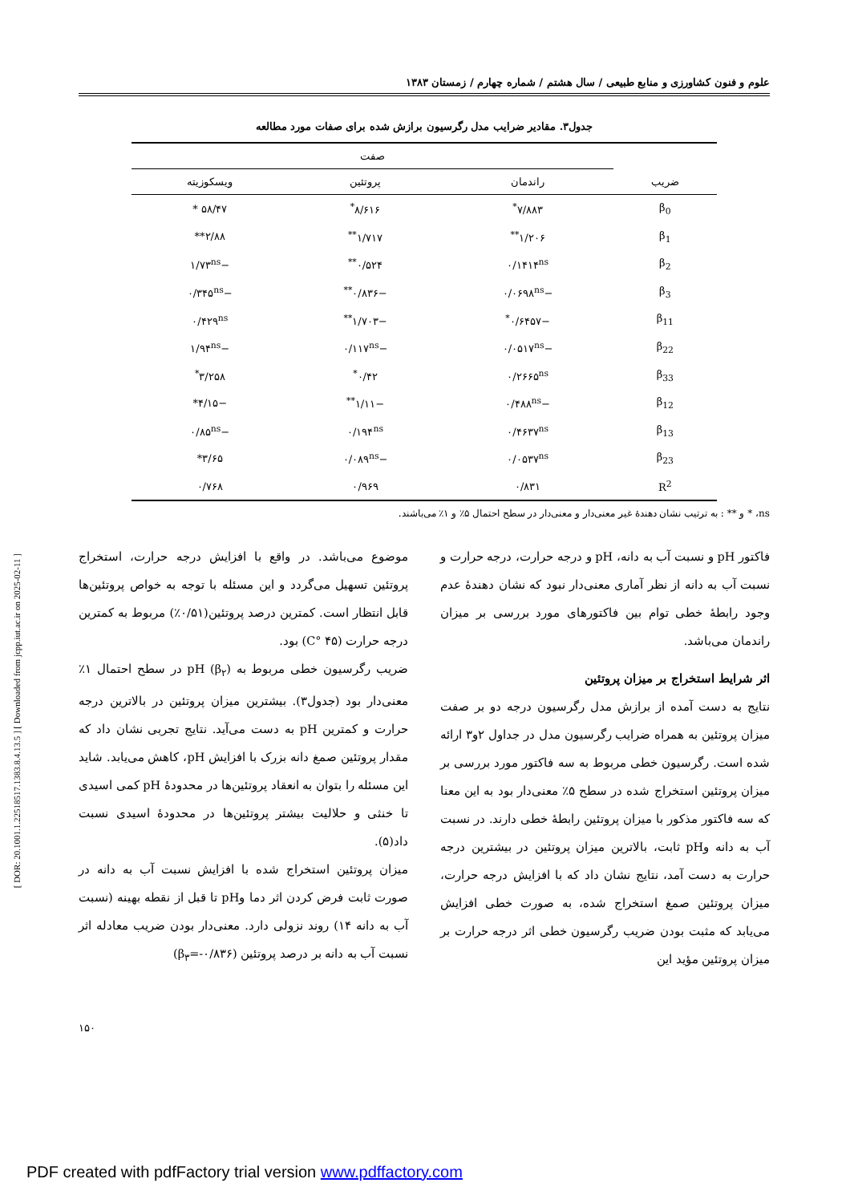[ DOR: 20.1001.1.22518517.1383.8.4.13.5 ] [ Downloaded from jcpp.iut.ac.ir on 2025-02-11 ]
علوم و فنون کشاورزی و منابع طبیعی / سال هشتم / شماره چهارم / زمستان ۱۳۸۳
جدول۳. مقادیر ضرایب مدل رگرسیون برازش شده برای صفات مورد مطالعه
| ضریب | صفت | | |
| --- | --- | --- | --- |
| | راندمان | پروتئین | ویسکوزیته |
| β<sub>0</sub> | ۷/۸۸۳<sup>*</sup> | ۸/۶۱۶<sup>*</sup> | ۵۸/۴۷ * |
| β<sub>1</sub> | ۱/۲۰۶<sup>**</sup> | ۱/۷۱۷<sup>**</sup> | ۲/۸۸** |
| β<sub>2</sub> | ۰/۱۴۱۴<sup>ns</sup> | ۰/۵۲۴<sup>**</sup> | −۱/۷۳<sup>ns</sup> |
| β<sub>3</sub> | −۰/۰۶۹۸<sup>ns</sup> | −۰/۸۳۶<sup>**</sup> | −۰/۳۴۵<sup>ns</sup> |
| β<sub>11</sub> | −۰/۶۴۵۷<sup>*</sup> | −۱/۷۰۳<sup>**</sup> | ۰/۴۲۹<sup>ns</sup> |
| β<sub>22</sub> | −۰/۰۵۱۷<sup>ns</sup> | −۰/۱۱۷<sup>ns</sup> | −۱/۹۴<sup>ns</sup> |
| β<sub>33</sub> | ۰/۲۶۶۵<sup>ns</sup> | ۰/۴۲<sup>*</sup> | ۳/۲۵۸<sup>*</sup> |
| β<sub>12</sub> | −۰/۴۸۸<sup>ns</sup> | −۱/۱۱<sup>**</sup> | −۴/۱۵* |
| β<sub>13</sub> | ۰/۴۶۳۷<sup>ns</sup> | ۰/۱۹۴<sup>ns</sup> | −۰/۸۵<sup>ns</sup> |
| β<sub>23</sub> | ۰/۰۵۳۷<sup>ns</sup> | −۰/۰۸۹<sup>ns</sup> | ۳/۶۵* |
| R<sup>2</sup> | ۰/۸۳۱ | ۰/۹۶۹ | ۰/۷۶۸ |
ns، * و ** : به ترتیب نشان دهندهٔ غیر معنی‌دار و معنی‌دار در سطح احتمال ۵٪ و ۱٪ می‌باشند.
فاکتور pH و نسبت آب به دانه، pH و درجه حرارت، درجه حرارت و نسبت آب به دانه از نظر آماری معنی‌دار نبود که نشان دهندهٔ عدم وجود رابطهٔ خطی توام بین فاکتورهای مورد بررسی بر میزان راندمان می‌باشد.
اثر شرایط استخراج بر میزان پروتئین
نتایج به دست آمده از برازش مدل رگرسیون درجه دو بر صفت میزان پروتئین به همراه ضرایب رگرسیون مدل در جداول ۲و۳ ارائه شده است. رگرسیون خطی مربوط به سه فاکتور مورد بررسی بر میزان پروتئین استخراج شده در سطح ۵٪ معنی‌دار بود به این معنا که سه فاکتور مذکور با میزان پروتئین رابطهٔ خطی دارند. در نسبت آب به دانه وpH ثابت، بالاترین میزان پروتئین در بیشترین درجه حرارت به دست آمد، نتایج نشان داد که با افزایش درجه حرارت، میزان پروتئین صمغ استخراج شده، به صورت خطی افزایش می‌یابد که مثبت بودن ضریب رگرسیون خطی اثر درجه حرارت بر میزان پروتئین مؤید این
موضوع می‌باشد. در واقع با افزایش درجه حرارت، استخراج پروتئین تسهیل می‌گردد و این مسئله با توجه به خواص پروتئین‌ها قابل انتظار است. کمترین درصد پروتئین(۰/۵۱٪) مربوط به کمترین درجه حرارت (۴۵ °C) بود.
ضریب رگرسیون خطی مربوط به pH (β<sub>۲</sub>) در سطح احتمال ۱٪ معنی‌دار بود (جدول۳). بیشترین میزان پروتئین در بالاترین درجه حرارت و کمترین pH به دست می‌آید. نتایج تجربی نشان داد که مقدار پروتئین صمغ دانه بزرک با افزایش pH، کاهش می‌یابد. شاید این مسئله را بتوان به انعقاد پروتئین‌ها در محدودهٔ pH کمی اسیدی تا خنثی و حلالیت بیشتر پروتئین‌ها در محدودهٔ اسیدی نسبت داد(۵).
میزان پروتئین استخراج شده با افزایش نسبت آب به دانه در صورت ثابت فرض کردن اثر دما وpH تا قبل از نقطه بهینه (نسبت آب به دانه ۱۴) روند نزولی دارد. معنی‌دار بودن ضریب معادله اثر نسبت آب به دانه بر درصد پروتئین (β<sub>۳</sub>=-۰/۸۳۶)
۱۵۰
PDF created with pdfFactory trial version www.pdffactory.com